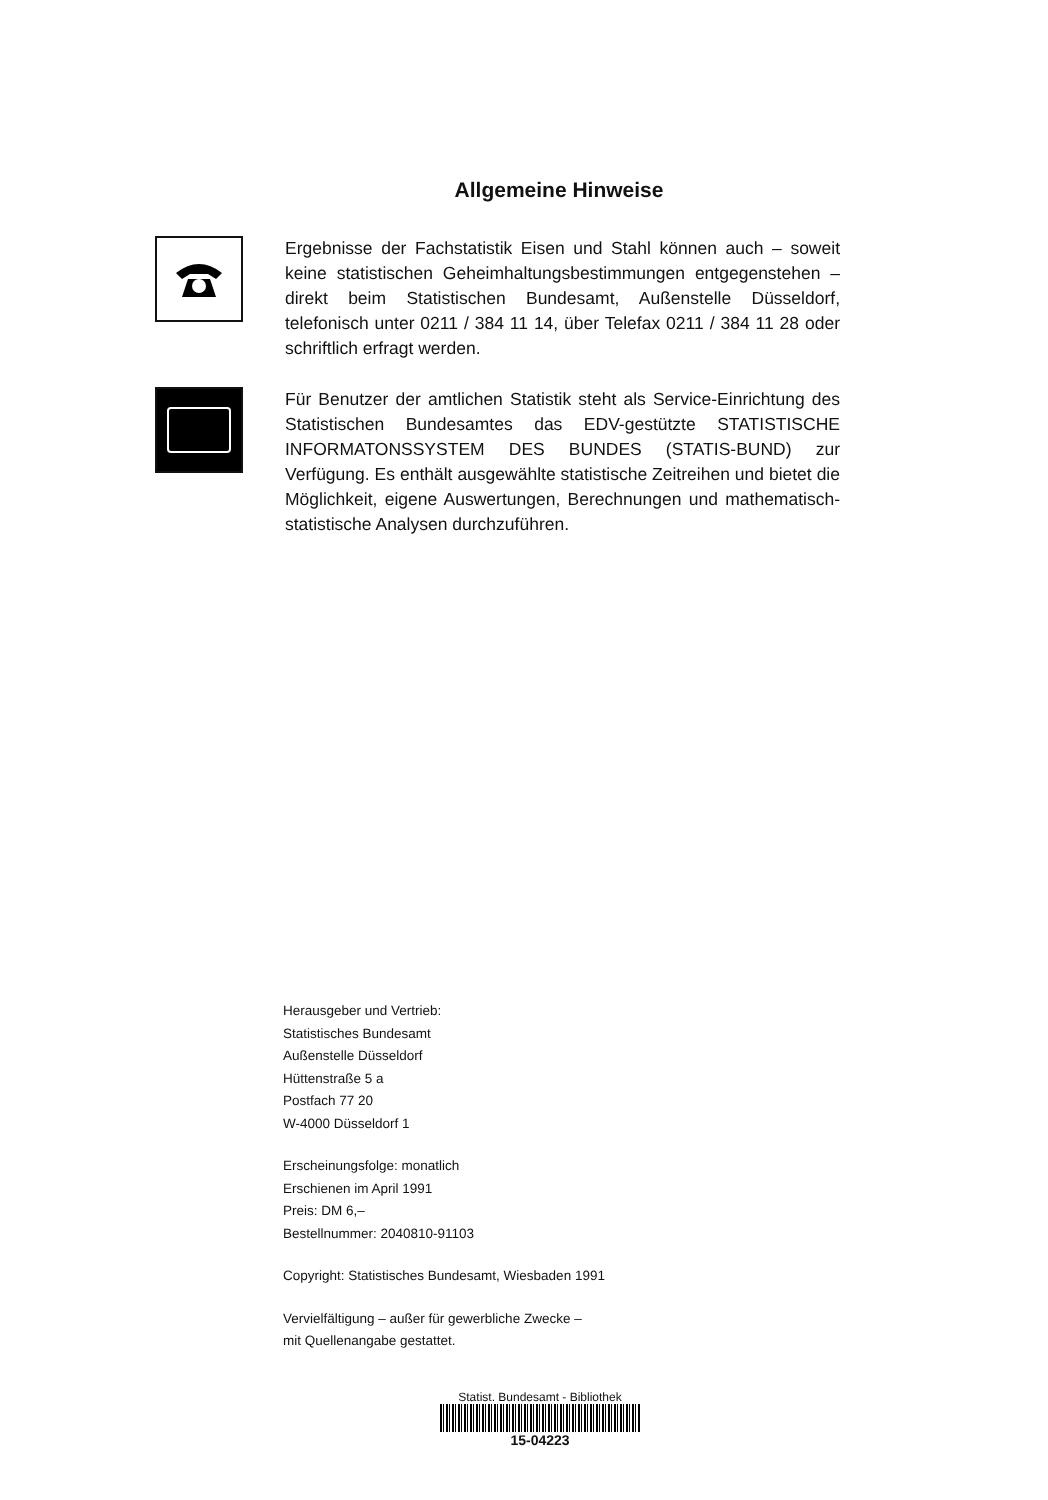Allgemeine Hinweise
Ergebnisse der Fachstatistik Eisen und Stahl können auch – soweit keine statistischen Geheimhaltungsbestimmungen entgegenstehen – direkt beim Statistischen Bundesamt, Außenstelle Düsseldorf, telefonisch unter 0211 / 384 11 14, über Telefax 0211 / 384 11 28 oder schriftlich erfragt werden.
Für Benutzer der amtlichen Statistik steht als Service-Einrichtung des Statistischen Bundesamtes das EDV-gestützte STATISTISCHE INFORMATONSSYSTEM DES BUNDES (STATIS-BUND) zur Verfügung. Es enthält ausgewählte statistische Zeitreihen und bietet die Möglichkeit, eigene Auswertungen, Berechnungen und mathematisch-statistische Analysen durchzuführen.
Herausgeber und Vertrieb:
Statistisches Bundesamt
Außenstelle Düsseldorf
Hüttenstraße 5 a
Postfach 77 20
W-4000 Düsseldorf 1
Erscheinungsfolge: monatlich
Erschienen im April 1991
Preis: DM 6,–
Bestellnummer: 2040810-91103
Copyright: Statistisches Bundesamt, Wiesbaden 1991
Vervielfältigung – außer für gewerbliche Zwecke –
mit Quellenangabe gestattet.
Statist. Bundesamt - Bibliothek
15-04223